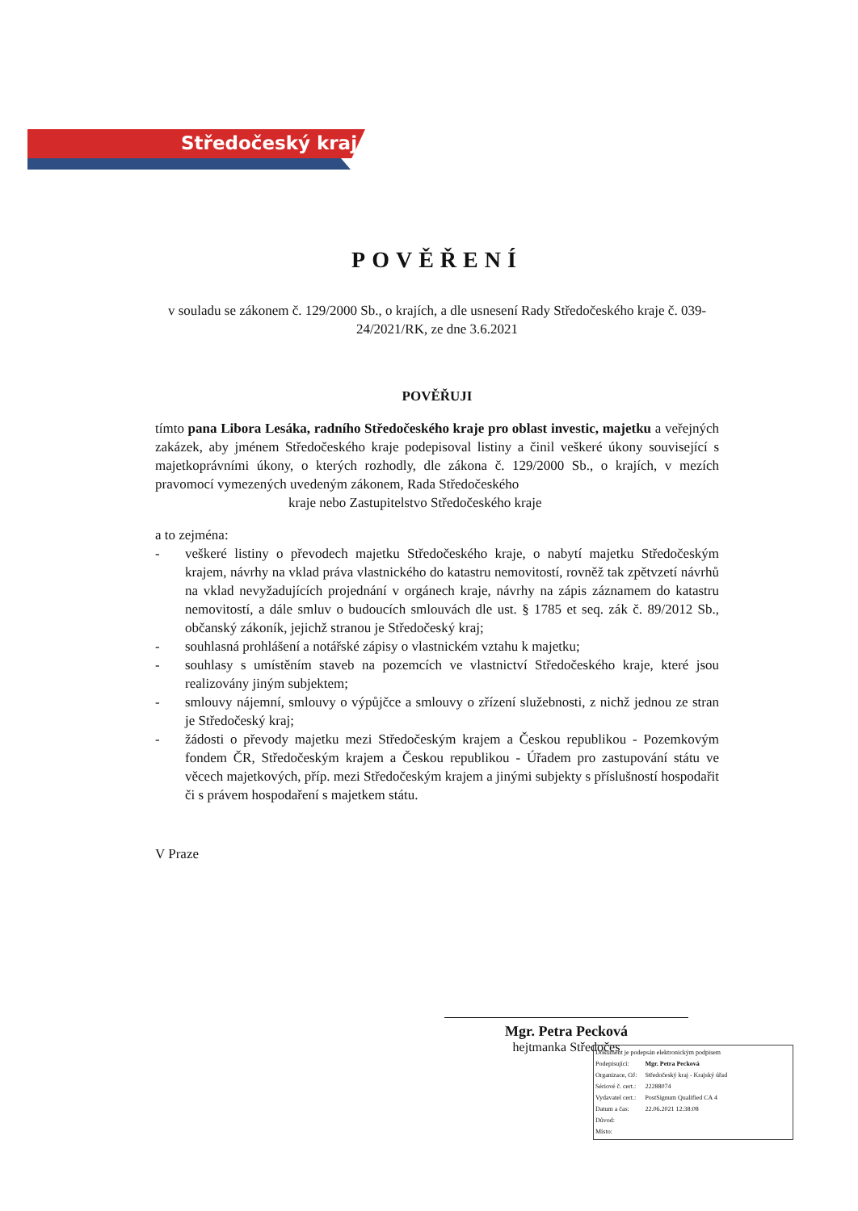Středočeský kraj
POVĚŘENÍ
v souladu se zákonem č. 129/2000 Sb., o krajích, a dle usnesení Rady Středočeského kraje č. 039-24/2021/RK, ze dne 3.6.2021
POVĚŘUJI
tímto pana Libora Lesáka, radního Středočeského kraje pro oblast investic, majetku a veřejných zakázek, aby jménem Středočeského kraje podepisoval listiny a činil veškeré úkony související s majetkoprávními úkony, o kterých rozhodly, dle zákona č. 129/2000 Sb., o krajích, v mezích pravomocí vymezených uvedeným zákonem, Rada Středočeského
kraje nebo Zastupitelstvo Středočeského kraje
a to zejména:
- veškeré listiny o převodech majetku Středočeského kraje, o nabytí majetku Středočeským krajem, návrhy na vklad práva vlastnického do katastru nemovitostí, rovněž tak zpětvzetí návrhů na vklad nevyžadujících projednání v orgánech kraje, návrhy na zápis záznamem do katastru nemovitostí, a dále smluv o budoucích smlouvách dle ust. § 1785 et seq. zák č. 89/2012 Sb., občanský zákoník, jejichž stranou je Středočeský kraj;
- souhlasná prohlášení a notářské zápisy o vlastnickém vztahu k majetku;
- souhlasy s umístěním staveb na pozemcích ve vlastnictví Středočeského kraje, které jsou realizovány jiným subjektem;
- smlouvy nájemní, smlouvy o výpůjčce a smlouvy o zřízení služebnosti, z nichž jednou ze stran je Středočeský kraj;
- žádosti o převody majetku mezi Středočeským krajem a Českou republikou - Pozemkovým fondem ČR, Středočeským krajem a Českou republikou - Úřadem pro zastupování státu ve věcech majetkových, příp. mezi Středočeským krajem a jinými subjekty s příslušností hospodařit či s právem hospodaření s majetkem státu.
V Praze
Mgr. Petra Pecková
hejtmanka Středočes
Dokument je podepsán elektronickým podpisem
| Podepisující: | Mgr. Petra Pecková |
| Organizace, OJ: | Středočeský kraj - Krajský úřad |
| Sériové č. cert.: | 22288074 |
| Vydavatel cert.: | PostSignum Qualified CA 4 |
| Datum a čas: | 22.06.2021 12:38:08 |
| Důvod: | |
| Místo: | |